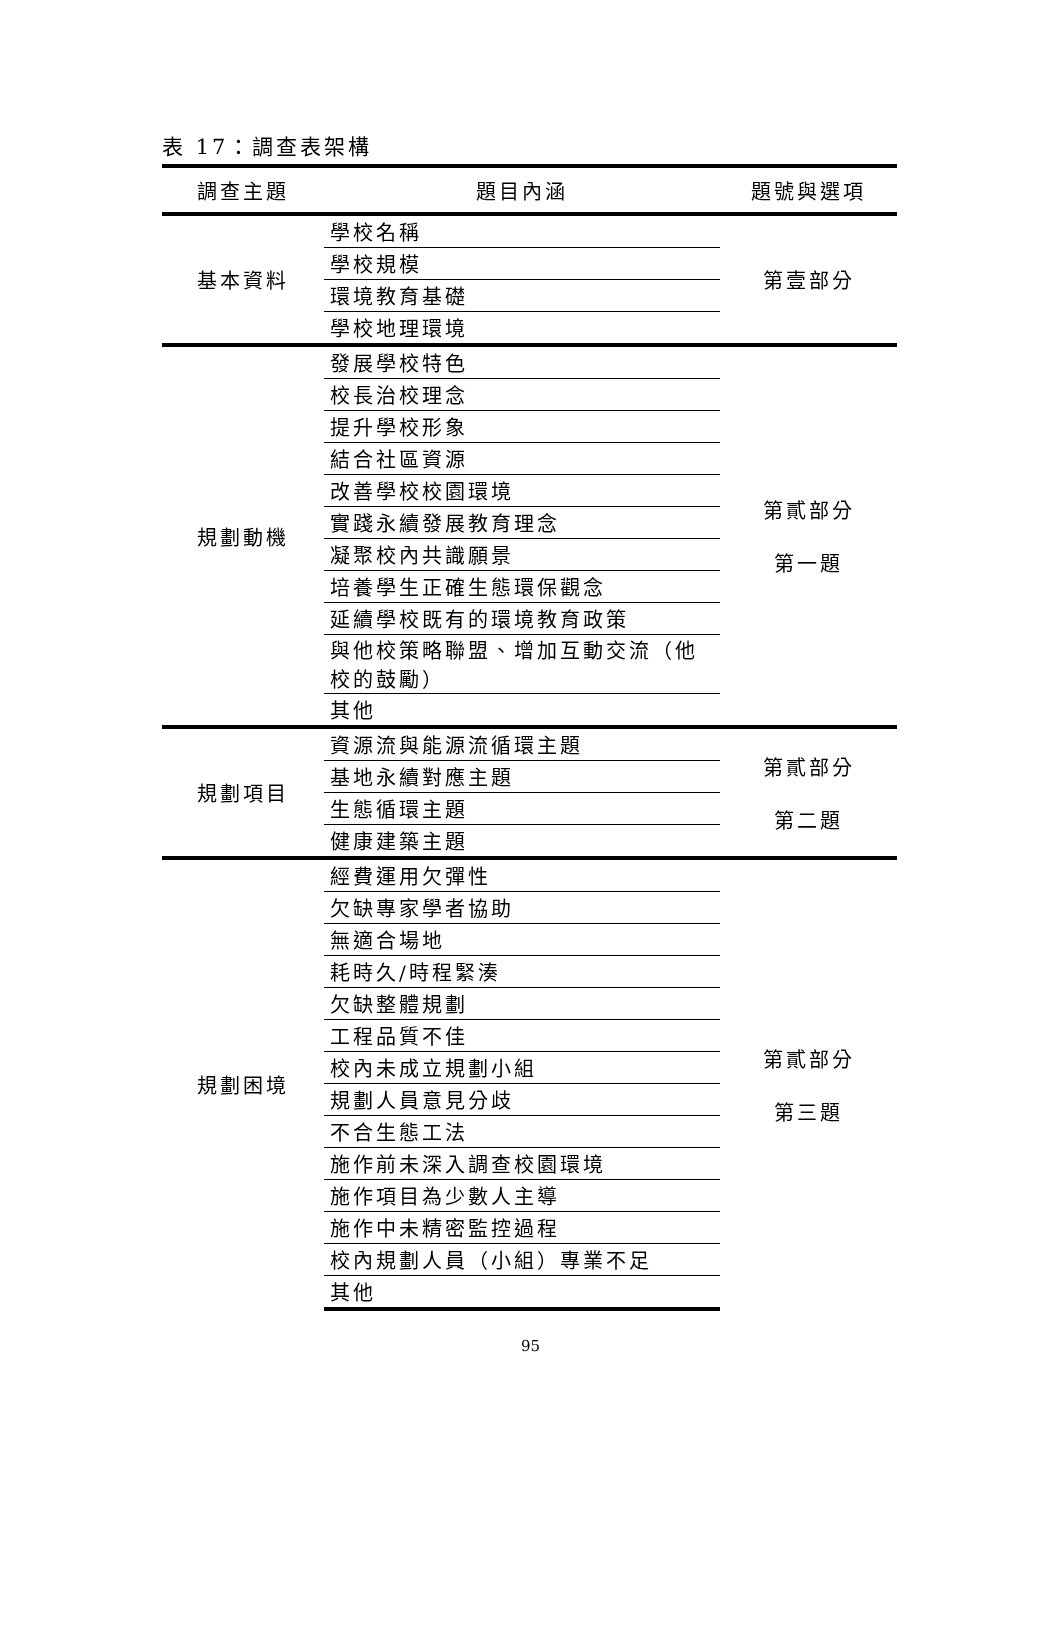表 17：調查表架構
| 調查主題 | 題目內涵 | 題號與選項 |
| --- | --- | --- |
| 基本資料 | 學校名稱 | 第壹部分 |
| | 學校規模 | |
| | 環境教育基礎 | |
| | 學校地理環境 | |
| 規劃動機 | 發展學校特色 | 第貳部分 第一題 |
| | 校長治校理念 | |
| | 提升學校形象 | |
| | 結合社區資源 | |
| | 改善學校校園環境 | |
| | 實踐永續發展教育理念 | |
| | 凝聚校內共識願景 | |
| | 培養學生正確生態環保觀念 | |
| | 延續學校既有的環境教育政策 | |
| | 與他校策略聯盟、增加互動交流（他 校的鼓勵） | |
| | 其他 | |
| 規劃項目 | 資源流與能源流循環主題 | 第貳部分 第二題 |
| | 基地永續對應主題 | |
| | 生態循環主題 | |
| | 健康建築主題 | |
| 規劃困境 | 經費運用欠彈性 | 第貳部分 第三題 |
| | 欠缺專家學者協助 | |
| | 無適合場地 | |
| | 耗時久/時程緊湊 | |
| | 欠缺整體規劃 | |
| | 工程品質不佳 | |
| | 校內未成立規劃小組 | |
| | 規劃人員意見分歧 | |
| | 不合生態工法 | |
| | 施作前未深入調查校園環境 | |
| | 施作項目為少數人主導 | |
| | 施作中未精密監控過程 | |
| | 校內規劃人員（小組）專業不足 | |
| | 其他 | |
95